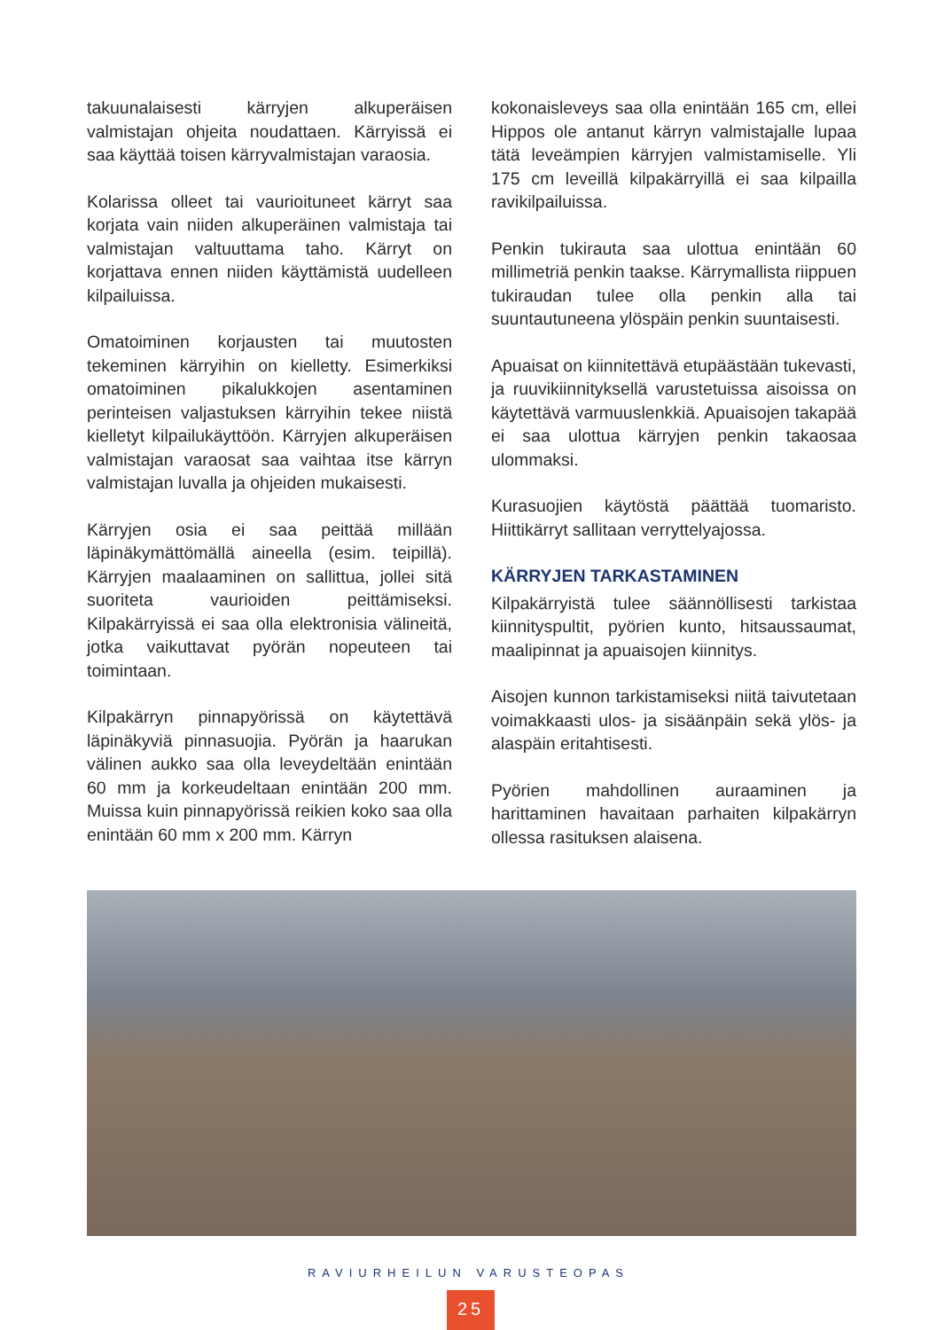takuunalaisesti kärryjen alkuperäisen valmistajan ohjeita noudattaen. Kärryissä ei saa käyttää toisen kärryvalmistajan varaosia.
Kolarissa olleet tai vaurioituneet kärryt saa korjata vain niiden alkuperäinen valmistaja tai valmistajan valtuuttama taho. Kärryt on korjattava ennen niiden käyttämistä uudelleen kilpailuissa.
Omatoiminen korjausten tai muutosten tekeminen kärryihin on kielletty. Esimerkiksi omatoiminen pikalukkojen asentaminen perinteisen valjastuksen kärryihin tekee niistä kielletyt kilpailukäyttöön. Kärryjen alkuperäisen valmistajan varaosat saa vaihtaa itse kärryn valmistajan luvalla ja ohjeiden mukaisesti.
Kärryjen osia ei saa peittää millään läpinäkymättömällä aineella (esim. teipillä). Kärryjen maalaaminen on sallittua, jollei sitä suoriteta vaurioiden peittämiseksi. Kilpakärryissä ei saa olla elektronisia välineitä, jotka vaikuttavat pyörän nopeuteen tai toimintaan.
Kilpakärryn pinnapyörissä on käytettävä läpinäkyviä pinnasuojia. Pyörän ja haarukan välinen aukko saa olla leveydeltään enintään 60 mm ja korkeudeltaan enintään 200 mm. Muissa kuin pinnapyörissä reikien koko saa olla enintään 60 mm x 200 mm. Kärryn
kokonaisleveys saa olla enintään 165 cm, ellei Hippos ole antanut kärryn valmistajalle lupaa tätä leveämpien kärryjen valmistamiselle. Yli 175 cm leveillä kilpakärryillä ei saa kilpailla ravikilpailuissa.
Penkin tukirauta saa ulottua enintään 60 millimetriä penkin taakse. Kärrymallista riippuen tukiraudan tulee olla penkin alla tai suuntautuneena ylöspäin penkin suuntaisesti.
Apuaisat on kiinnitettävä etupäästään tukevasti, ja ruuvikiinnityksellä varustetuissa aisoissa on käytettävä varmuuslenkkiä. Apuaisojen takapää ei saa ulottua kärryjen penkin takaosaa ulommaksi.
Kurasuojien käytöstä päättää tuomaristo. Hiittikärryt sallitaan verryttelyajossa.
KÄRRYJEN TARKASTAMINEN
Kilpakärryistä tulee säännöllisesti tarkistaa kiinnityspultit, pyörien kunto, hitsaussaumat, maalipinnat ja apuaisojen kiinnitys.
Aisojen kunnon tarkistamiseksi niitä taivutetaan voimakkaasti ulos- ja sisäänpäin sekä ylös- ja alaspäin eritahtisesti.
Pyörien mahdollinen auraaminen ja harittaminen havaitaan parhaiten kilpakärryn ollessa rasituksen alaisena.
RAVIURHEILUN VARUSTEOPAS
25